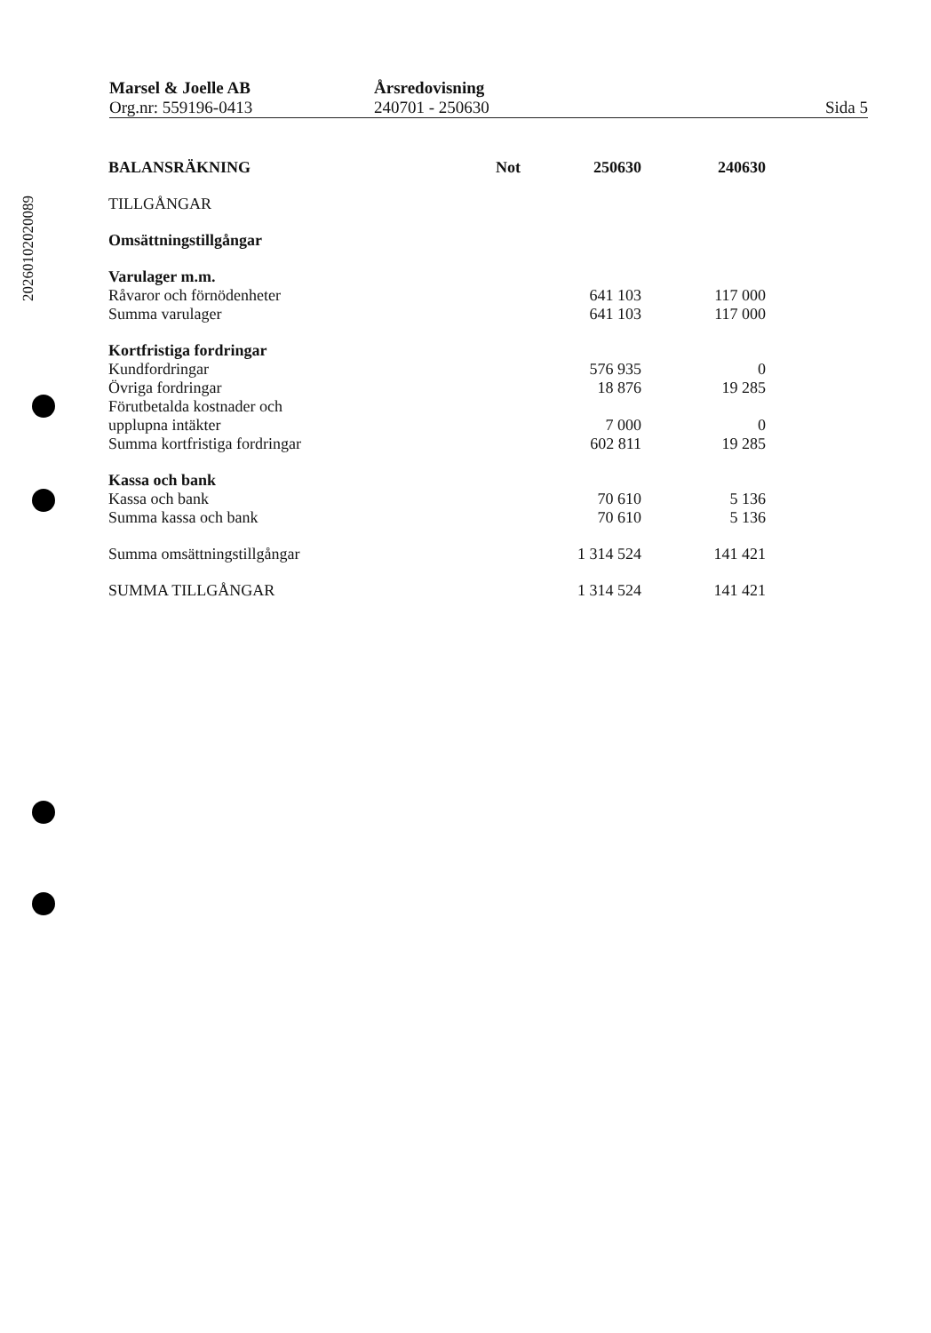20260102020089
Marsel & Joelle AB
Org.nr: 559196-0413
Årsredovisning
240701 - 250630
Sida 5
| BALANSRÄKNING | Not | 250630 | 240630 |
| --- | --- | --- | --- |
| TILLGÅNGAR | | | |
| Omsättningstillgångar | | | |
| Varulager m.m. | | | |
| Råvaror och förnödenheter | | 641 103 | 117 000 |
| Summa varulager | | 641 103 | 117 000 |
| Kortfristiga fordringar | | | |
| Kundfordringar | | 576 935 | 0 |
| Övriga fordringar | | 18 876 | 19 285 |
| Förutbetalda kostnader och upplupna intäkter | | 7 000 | 0 |
| Summa kortfristiga fordringar | | 602 811 | 19 285 |
| Kassa och bank | | | |
| Kassa och bank | | 70 610 | 5 136 |
| Summa kassa och bank | | 70 610 | 5 136 |
| Summa omsättningstillgångar | | 1 314 524 | 141 421 |
| SUMMA TILLGÅNGAR | | 1 314 524 | 141 421 |